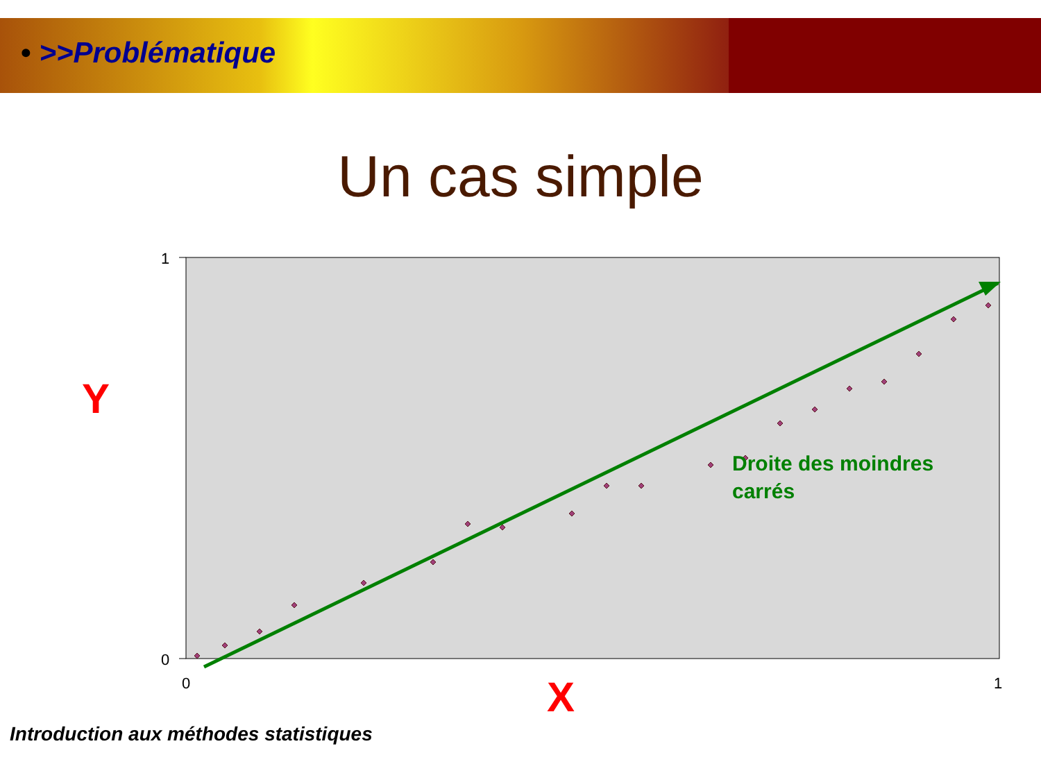• >>Problématique
Un cas simple
Y
1
0
0
1
Droite des moindres
carrés
X
Introduction aux méthodes statistiques